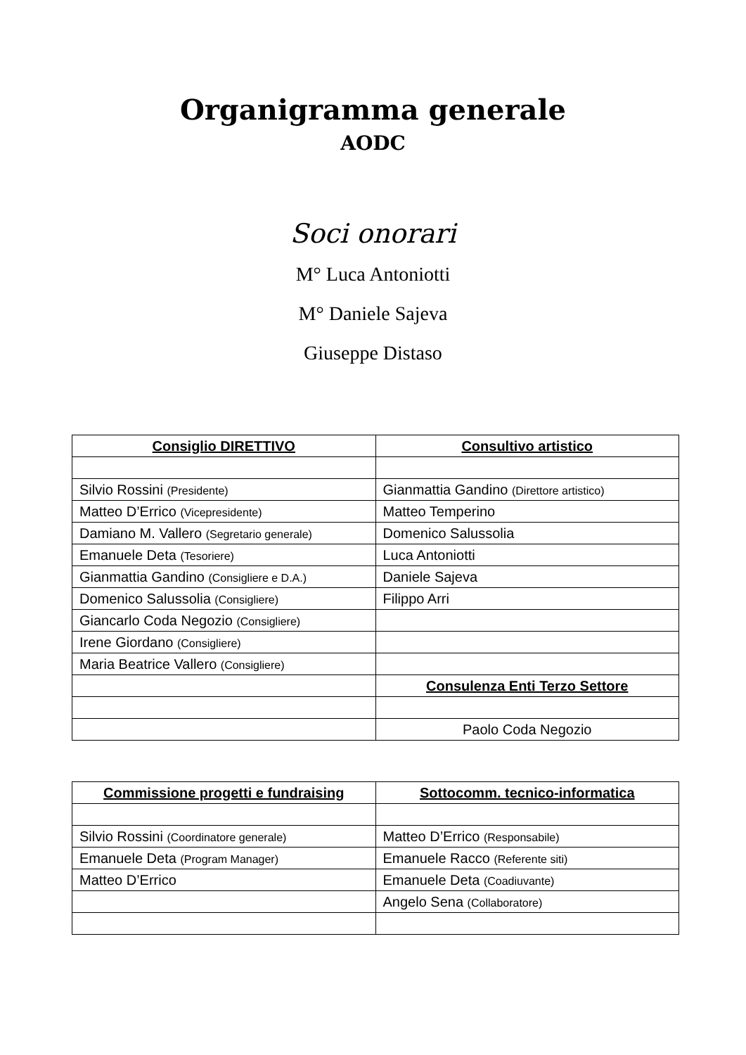Organigramma generale
AODC
Soci onorari
M° Luca Antoniotti
M° Daniele Sajeva
Giuseppe Distaso
| Consiglio DIRETTIVO | Consultivo artistico |
| --- | --- |
| Silvio Rossini (Presidente) | Gianmattia Gandino (Direttore artistico) |
| Matteo D’Errico (Vicepresidente) | Matteo Temperino |
| Damiano M. Vallero (Segretario generale) | Domenico Salussolia |
| Emanuele Deta (Tesoriere) | Luca Antoniotti |
| Gianmattia Gandino (Consigliere e D.A.) | Daniele Sajeva |
| Domenico Salussolia (Consigliere) | Filippo Arri |
| Giancarlo Coda Negozio (Consigliere) | |
| Irene Giordano (Consigliere) | |
| Maria Beatrice Vallero (Consigliere) | |
| | Consulenza Enti Terzo Settore |
| | Paolo Coda Negozio |
| Commissione progetti e fundraising | Sottocomm. tecnico-informatica |
| --- | --- |
| Silvio Rossini (Coordinatore generale) | Matteo D’Errico (Responsabile) |
| Emanuele Deta (Program Manager) | Emanuele Racco (Referente siti) |
| Matteo D’Errico | Emanuele Deta (Coadiuvante) |
| | Angelo Sena (Collaboratore) |